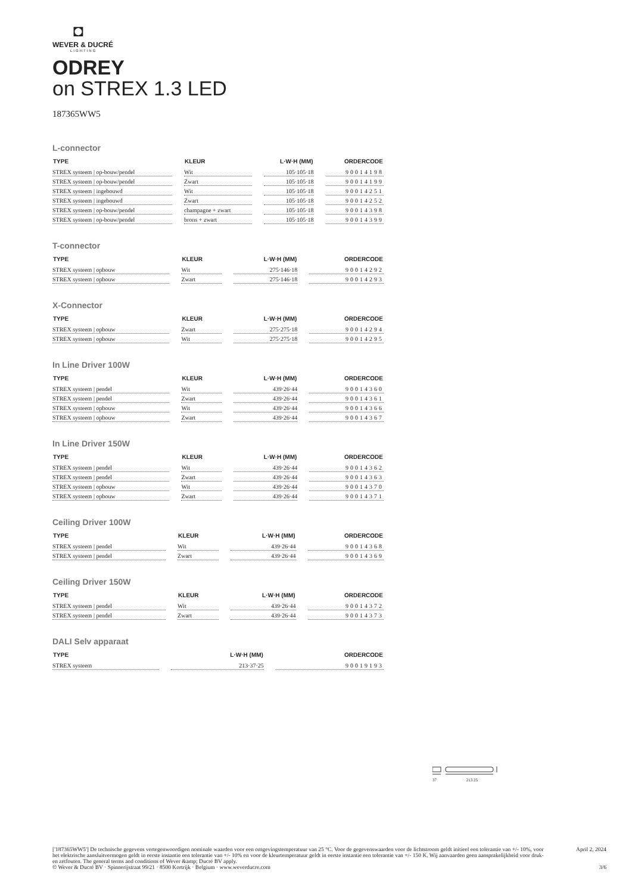◘
WEVER & DUCRÉ
LIGHTING
ODREY
on STREX 1.3 LED
187365WW5
L-connector
| TYPE | KLEUR | L·W·H (MM) | ORDERCODE |
| --- | --- | --- | --- |
| STREX systeem / op-bouw/pendel | Wit | 105·105·18 | 90014198 |
| STREX systeem / op-bouw/pendel | Zwart | 105·105·18 | 90014199 |
| STREX systeem / ingebouwd | Wit | 105·105·18 | 90014251 |
| STREX systeem / ingebouwd | Zwart | 105·105·18 | 90014252 |
| STREX systeem / op-bouw/pendel | champagne + zwart | 105·105·18 | 90014398 |
| STREX systeem / op-bouw/pendel | brons + zwart | 105·105·18 | 90014399 |
T-connector
| TYPE | KLEUR | L·W·H (MM) | ORDERCODE |
| --- | --- | --- | --- |
| STREX systeem / opbouw | Wit | 275·146·18 | 90014292 |
| STREX systeem / opbouw | Zwart | 275·146·18 | 90014293 |
X-Connector
| TYPE | KLEUR | L·W·H (MM) | ORDERCODE |
| --- | --- | --- | --- |
| STREX systeem / opbouw | Zwart | 275·275·18 | 90014294 |
| STREX systeem / opbouw | Wit | 275·275·18 | 90014295 |
In Line Driver 100W
| TYPE | KLEUR | L·W·H (MM) | ORDERCODE |
| --- | --- | --- | --- |
| STREX systeem / pendel | Wit | 439·26·44 | 90014360 |
| STREX systeem / pendel | Zwart | 439·26·44 | 90014361 |
| STREX systeem / opbouw | Wit | 439·26·44 | 90014366 |
| STREX systeem / opbouw | Zwart | 439·26·44 | 90014367 |
In Line Driver 150W
| TYPE | KLEUR | L·W·H (MM) | ORDERCODE |
| --- | --- | --- | --- |
| STREX systeem / pendel | Wit | 439·26·44 | 90014362 |
| STREX systeem / pendel | Zwart | 439·26·44 | 90014363 |
| STREX systeem / opbouw | Wit | 439·26·44 | 90014370 |
| STREX systeem / opbouw | Zwart | 439·26·44 | 90014371 |
Ceiling Driver 100W
| TYPE | KLEUR | L·W·H (MM) | ORDERCODE |
| --- | --- | --- | --- |
| STREX systeem / pendel | Wit | 439·26·44 | 90014368 |
| STREX systeem / pendel | Zwart | 439·26·44 | 90014369 |
Ceiling Driver 150W
| TYPE | KLEUR | L·W·H (MM) | ORDERCODE |
| --- | --- | --- | --- |
| STREX systeem / pendel | Wit | 439·26·44 | 90014372 |
| STREX systeem / pendel | Zwart | 439·26·44 | 90014373 |
DALI Selv apparaat
| TYPE | L·W·H (MM) | ORDERCODE |
| --- | --- | --- |
| STREX systeem | 213·37·25 | 90019193 |
37 213 25
['187365WW5'] De technische gegevens vertegenwoordigen nominale waarden voor een omgevingstemperatuur van 25 °C. Voor de gegevenswaarden voor de lichtstroom geldt initieel een tolerantie van +/- 10%, voor het elektrische aansluitvermogen geldt in eerste instantie een tolerantie van +/- 10% en voor de kleurtemperatuur geldt in eerste instantie een tolerantie van +/- 150 K. Wij aanvaarden geen aansprakelijkheid voor druk- en zetfouten. The general terms and conditions of Wever &amp; Ducré BV apply.
© Wever & Ducré BV · Spinnerijstraat 99/21 · 8500 Kortrijk · Belgium · www.weverducre.com
April 2, 2024
3/6